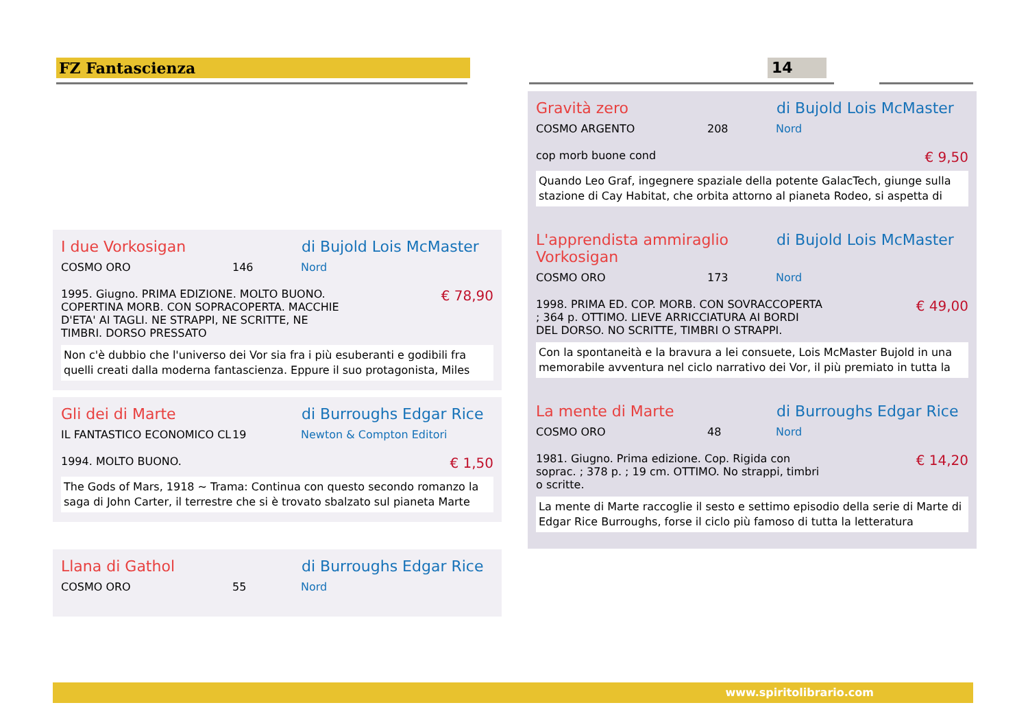FZ Fantascienza 14
I due Vorkosigan di Bujold Lois McMaster
COSMO ORO 146 Nord
1995. Giugno. PRIMA EDIZIONE. MOLTO BUONO. COPERTINA MORB. CON SOPRACOPERTA. MACCHIE D'ETA' AI TAGLI. NE STRAPPI, NE SCRITTE, NE TIMBRI. DORSO PRESSATO € 78,90
Non c'è dubbio che l'universo dei Vor sia fra i più esuberanti e godibili fra quelli creati dalla moderna fantascienza. Eppure il suo protagonista, Miles
Gli dei di Marte di Burroughs Edgar Rice
IL FANTASTICO ECONOMICO CL 19 Newton & Compton Editori
1994. MOLTO BUONO. € 1,50
The Gods of Mars, 1918 ~ Trama: Continua con questo secondo romanzo la saga di John Carter, il terrestre che si è trovato sbalzato sul pianeta Marte
Llana di Gathol di Burroughs Edgar Rice
COSMO ORO 55 Nord
Gravità zero di Bujold Lois McMaster
COSMO ARGENTO 208 Nord
cop morb buone cond € 9,50
Quando Leo Graf, ingegnere spaziale della potente GalacTech, giunge sulla stazione di Cay Habitat, che orbita attorno al pianeta Rodeo, si aspetta di
L'apprendista ammiraglio Vorkosigan di Bujold Lois McMaster
COSMO ORO 173 Nord
1998. PRIMA ED. COP. MORB. CON SOVRACCOPERTA ; 364 p. OTTIMO. LIEVE ARRICCIATURA AI BORDI DEL DORSO. NO SCRITTE, TIMBRI O STRAPPI. € 49,00
Con la spontaneità e la bravura a lei consuete, Lois McMaster Bujold in una memorabile avventura nel ciclo narrativo dei Vor, il più premiato in tutta la
La mente di Marte di Burroughs Edgar Rice
COSMO ORO 48 Nord
1981. Giugno. Prima edizione. Cop. Rigida con soprac. ; 378 p. ; 19 cm. OTTIMO. No strappi, timbri o scritte. € 14,20
La mente di Marte raccoglie il sesto e settimo episodio della serie di Marte di Edgar Rice Burroughs, forse il ciclo più famoso di tutta la letteratura
www.spiritolibrario.com